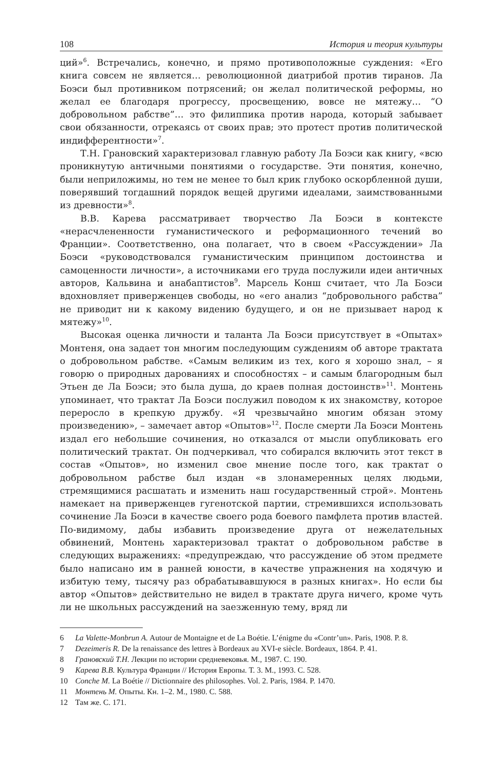108 История и теория культуры
ций»<sup>6</sup>. Встречались, конечно, и прямо противоположные суждения: «Его книга совсем не является… революционной диатрибой против тиранов. Ла Боэси был противником потрясений; он желал политической реформы, но желал ее благодаря прогрессу, просвещению, вовсе не мятежу… “О добровольном рабстве”… это филиппика против народа, который забывает свои обязанности, отрекаясь от своих прав; это протест против политической индифферентности»<sup>7</sup>.
Т.Н. Грановский характеризовал главную работу Ла Боэси как книгу, «всю проникнутую античными понятиями о государстве. Эти понятия, конечно, были неприложимы, но тем не менее то был крик глубоко оскорбленной души, поверявший тогдашний порядок вещей другими идеалами, заимствованными из древности»<sup>8</sup>.
В.В. Карева рассматривает творчество Ла Боэси в контексте «нерасчлененности гуманистического и реформационного течений во Франции». Соответственно, она полагает, что в своем «Рассуждении» Ла Боэси «руководствовался гуманистическим принципом достоинства и самоценности личности», а источниками его труда послужили идеи античных авторов, Кальвина и анабаптистов<sup>9</sup>. Марсель Конш считает, что Ла Боэси вдохновляет приверженцев свободы, но «его анализ “добровольного рабства” не приводит ни к какому видению будущего, и он не призывает народ к мятежу»<sup>10</sup>.
Высокая оценка личности и таланта Ла Боэси присутствует в «Опытах» Монтеня, она задает тон многим последующим суждениям об авторе трактата о добровольном рабстве. «Самым великим из тех, кого я хорошо знал, – я говорю о природных дарованиях и способностях – и самым благородным был Этьен де Ла Боэси; это была душа, до краев полная достоинств»<sup>11</sup>. Монтень упоминает, что трактат Ла Боэси послужил поводом к их знакомству, которое переросло в крепкую дружбу. «Я чрезвычайно многим обязан этому произведению», – замечает автор «Опытов»<sup>12</sup>. После смерти Ла Боэси Монтень издал его небольшие сочинения, но отказался от мысли опубликовать его политический трактат. Он подчеркивал, что собирался включить этот текст в состав «Опытов», но изменил свое мнение после того, как трактат о добровольном рабстве был издан «в злонамеренных целях людьми, стремящимися расшатать и изменить наш государственный строй». Монтень намекает на приверженцев гугенотской партии, стремившихся использовать сочинение Ла Боэси в качестве своего рода боевого памфлета против властей. По-видимому, дабы избавить произведение друга от нежелательных обвинений, Монтень характеризовал трактат о добровольном рабстве в следующих выражениях: «предупреждаю, что рассуждение об этом предмете было написано им в ранней юности, в качестве упражнения на ходячую и избитую тему, тысячу раз обрабатывавшуюся в разных книгах». Но если бы автор «Опытов» действительно не видел в трактате друга ничего, кроме чуть ли не школьных рассуждений на заезженную тему, вряд ли
6 La Valette-Monbrun A. Autour de Montaigne et de La Boétie. L’énigme du «Contr’un». Paris, 1908. P. 8.
7 Dezeimeris R. De la renaissance des lettres à Bordeaux au XVI-e siècle. Bordeaux, 1864. P. 41.
8 Грановский Т.Н. Лекции по истории средневековья. М., 1987. С. 190.
9 Карева В.В. Культура Франции // История Европы. Т. 3. М., 1993. С. 528.
10 Conche M. La Boétie // Dictionnaire des philosophes. Vol. 2. Paris, 1984. P. 1470.
11 Монтень М. Опыты. Кн. 1–2. М., 1980. С. 588.
12 Там же. С. 171.